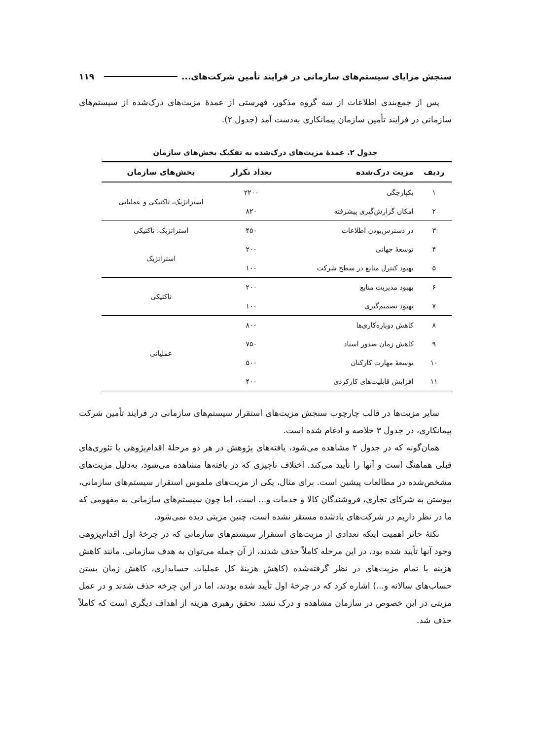سنجش مزایای سیستم‌های سازمانی در فرایند تأمین شرکت‌های... ۱۱۹
پس از جمع‌بندی اطلاعات از سه گروه مذکور، فهرستی از عمدۀ مزیت‌های درک‌شده از سیستم‌های سازمانی در فرایند تأمین سازمان پیمانکاری به‌دست آمد (جدول ۲).
جدول ۲. عمدۀ مزیت‌های درک‌شده به تفکیک بخش‌های سازمان
| ردیف | مزیت درک‌شده | تعداد تکرار | بخش‌های سازمان |
| --- | --- | --- | --- |
| ۱ | یکپارچگی | ۲۲۰۰ | استراتژیک، تاکتیکی و عملیاتی |
| ۲ | امکان گزارش‌گیری پیشرفته | ۸۲۰ | |
| ۳ | در دسترس‌بودن اطلاعات | ۴۵۰ | استراتژیک، تاکتیکی |
| ۴ | توسعۀ جهانی | ۲۰۰ | استراتژیک |
| ۵ | بهبود کنترل منابع در سطح شرکت | ۱۰۰ | |
| ۶ | بهبود مدیریت منابع | ۲۰۰ | تاکتیکی |
| ۷ | بهبود تصمیم‌گیری | ۱۰۰ | |
| ۸ | کاهش دوباره‌کاری‌ها | ۸۰۰ | عملیاتی |
| ۹ | کاهش زمان صدور اسناد | ۷۵۰ | |
| ۱۰ | توسعۀ مهارت کارکنان | ۵۰۰ | |
| ۱۱ | افزایش قابلیت‌های کارکردی | ۴۰۰ | |
سایر مزیت‌ها در قالب چارچوب سنجش مزیت‌های استقرار سیستم‌های سازمانی در فرایند تأمین شرکت پیمانکاری، در جدول ۳ خلاصه و ادغام شده است.
همان‌گونه که در جدول ۲ مشاهده می‌شود، یافته‌های پژوهش در هر دو مرحلۀ اقدام‌پژوهی با تئوری‌های قبلی هماهنگ است و آنها را تأیید می‌کند. اختلاف ناچیزی که در یافته‌ها مشاهده می‌شود، به‌دلیل مزیت‌های مشخص‌شده در مطالعات پیشین است. برای مثال، یکی از مزیت‌های ملموس استقرار سیستم‌های سازمانی، پیوستن به شرکای تجاری، فروشندگان کالا و خدمات و... است، اما چون سیستم‌های سازمانی به مفهومی که ما در نظر داریم در شرکت‌های یادشده مستقر نشده است، چنین مزیتی دیده نمی‌شود.
نکتۀ حائز اهمیت اینکه تعدادی از مزیت‌های استقرار سیستم‌های سازمانی که در چرخۀ اول اقدام‌پژوهی وجود آنها تأیید شده بود، در این مرحله کاملاً حذف شدند، از آن جمله می‌توان به هدف سازمانی، مانند کاهش هزینه با تمام مزیت‌های در نظر گرفته‌شده (کاهش هزینۀ کل عملیات حسابداری، کاهش زمان بستن حساب‌های سالانه و...) اشاره کرد که در چرخۀ اول تأیید شده بودند، اما در این چرخه حذف شدند و در عمل مزیتی در این خصوص در سازمان مشاهده و درک نشد. تحقق رهبری هزینه از اهداف دیگری است که کاملاً حذف شد.